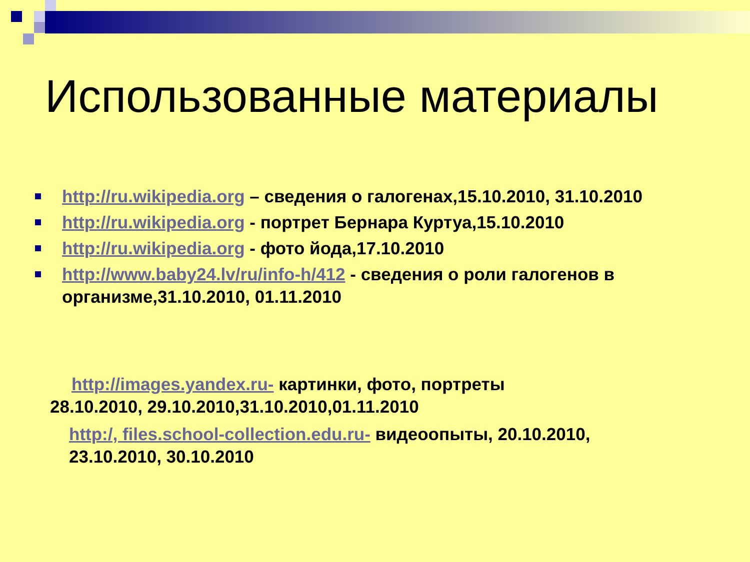Использованные материалы
http://ru.wikipedia.org – сведения о галогенах,15.10.2010, 31.10.2010
http://ru.wikipedia.org - портрет Бернара Куртуа,15.10.2010
http://ru.wikipedia.org - фото йода,17.10.2010
http://www.baby24.lv/ru/info-h/412 - сведения о роли галогенов в организме,31.10.2010, 01.11.2010
http://images.yandex.ru- картинки, фото, портреты
28.10.2010, 29.10.2010,31.10.2010,01.11.2010
http:/, files.school-collection.edu.ru- видеоопыты, 20.10.2010, 23.10.2010, 30.10.2010